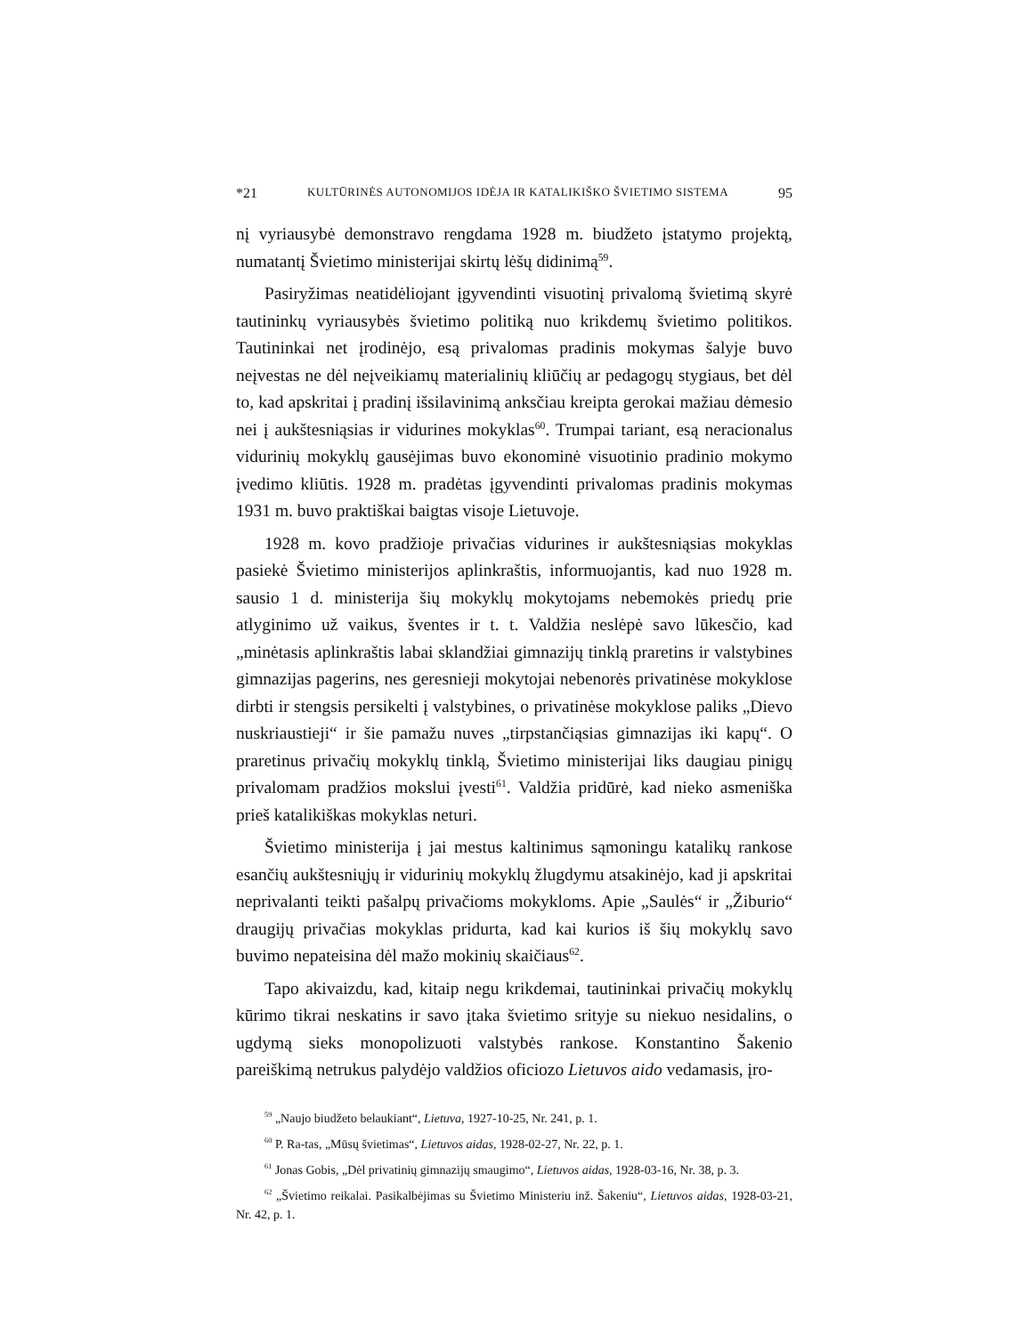*21 KULTŪRINĖS AUTONOMIJOS IDĖJA IR KATALIKIŠKO ŠVIETIMO SISTEMA 95
nį vyriausybė demonstravo rengdama 1928 m. biudžeto įstatymo projektą, numatantį Švietimo ministerijai skirtų lėšų didinimą<sup>59</sup>.
Pasiryžimas neatidėliojant įgyvendinti visuotinį privalomą švietimą skyrė tautininkų vyriausybės švietimo politiką nuo krikdemų švietimo politikos. Tautininkai net įrodinėjo, esą privalomas pradinis mokymas šalyje buvo neįvestas ne dėl neįveikiamų materialinių kliūčių ar pedagogų stygiaus, bet dėl to, kad apskritai į pradinį išsilavinimą anksčiau kreipta gerokai mažiau dėmesio nei į aukštesniąsias ir vidurines mokyklas<sup>60</sup>. Trumpai tariant, esą neracionalus vidurinių mokyklų gausėjimas buvo ekonominė visuotinio pradinio mokymo įvedimo kliūtis. 1928 m. pradėtas įgyvendinti privalomas pradinis mokymas 1931 m. buvo praktiškai baigtas visoje Lietuvoje.
1928 m. kovo pradžioje privačias vidurines ir aukštesniąsias mokyklas pasiekė Švietimo ministerijos aplinkraštis, informuojantis, kad nuo 1928 m. sausio 1 d. ministerija šių mokyklų mokytojams nebemokės priedų prie atlyginimo už vaikus, šventes ir t. t. Valdžia neslėpė savo lūkesčio, kad „minėtasis aplinkraštis labai sklandžiai gimnazijų tinklą praretins ir valstybines gimnazijas pagerins, nes geresnieji mokytojai nebenorės privatinėse mokyklose dirbti ir stengsis persikelti į valstybines, o privatinėse mokyklose paliks „Dievo nuskriaustieji“ ir šie pamažu nuves „tirpstančiąsias gimnazijas iki kapų“. O praretinus privačių mokyklų tinklą, Švietimo ministerijai liks daugiau pinigų privalomam pradžios mokslui įvesti<sup>61</sup>. Valdžia pridūrė, kad nieko asmeniška prieš katalikiškas mokyklas neturi.
Švietimo ministerija į jai mestus kaltinimus sąmoningu katalikų rankose esančių aukštesniųjų ir vidurinių mokyklų žlugdymu atsakinėjo, kad ji apskritai neprivalanti teikti pašalpų privačioms mokykloms. Apie „Saulės“ ir „Žiburio“ draugijų privačias mokyklas pridurta, kad kai kurios iš šių mokyklų savo buvimo nepateisina dėl mažo mokinių skaičiaus<sup>62</sup>.
Tapo akivaizdu, kad, kitaip negu krikdemai, tautininkai privačių mokyklų kūrimo tikrai neskatins ir savo įtaka švietimo srityje su niekuo nesidalins, o ugdymą sieks monopolizuoti valstybės rankose. Konstantino Šakenio pareiškimą netrukus palydėjo valdžios oficiozo Lietuvos aido vedamasis, įro-
<sup>59</sup> „Naujo biudžeto belaukiant“, Lietuva, 1927-10-25, Nr. 241, p. 1.
<sup>60</sup> P. Ra-tas, „Mūsų švietimas“, Lietuvos aidas, 1928-02-27, Nr. 22, p. 1.
<sup>61</sup> Jonas Gobis, „Dėl privatinių gimnazijų smaugimo“, Lietuvos aidas, 1928-03-16, Nr. 38, p. 3.
<sup>62</sup> „Švietimo reikalai. Pasikalbėjimas su Švietimo Ministeriu inž. Šakeniu“, Lietuvos aidas, 1928-03-21, Nr. 42, p. 1.